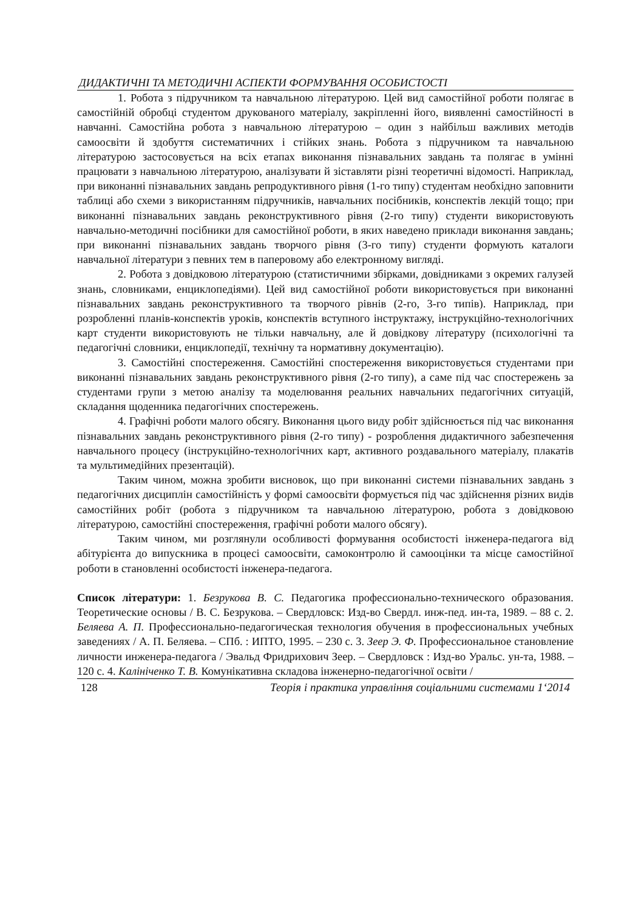ДИДАКТИЧНІ ТА МЕТОДИЧНІ АСПЕКТИ ФОРМУВАННЯ ОСОБИСТОСТІ
1. Робота з підручником та навчальною літературою. Цей вид самостійної роботи полягає в самостійній обробці студентом друкованого матеріалу, закріпленні його, виявленні самостійності в навчанні. Самостійна робота з навчальною літературою – один з найбільш важливих методів самоосвіти й здобуття систематичних і стійких знань. Робота з підручником та навчальною літературою застосовується на всіх етапах виконання пізнавальних завдань та полягає в умінні працювати з навчальною літературою, аналізувати й зіставляти різні теоретичні відомості. Наприклад, при виконанні пізнавальних завдань репродуктивного рівня (1-го типу) студентам необхідно заповнити таблиці або схеми з використанням підручників, навчальних посібників, конспектів лекцій тощо; при виконанні пізнавальних завдань реконструктивного рівня (2-го типу) студенти використовують навчально-методичні посібники для самостійної роботи, в яких наведено приклади виконання завдань; при виконанні пізнавальних завдань творчого рівня (3-го типу) студенти формують каталоги навчальної літератури з певних тем в паперовому або електронному вигляді.
2. Робота з довідковою літературою (статистичними збірками, довідниками з окремих галузей знань, словниками, енциклопедіями). Цей вид самостійної роботи використовується при виконанні пізнавальних завдань реконструктивного та творчого рівнів (2-го, 3-го типів). Наприклад, при розробленні планів-конспектів уроків, конспектів вступного інструктажу, інструкційно-технологічних карт студенти використовують не тільки навчальну, але й довідкову літературу (психологічні та педагогічні словники, енциклопедії, технічну та нормативну документацію).
3. Самостійні спостереження. Самостійні спостереження використовується студентами при виконанні пізнавальних завдань реконструктивного рівня (2-го типу), а саме під час спостережень за студентами групи з метою аналізу та моделювання реальних навчальних педагогічних ситуацій, складання щоденника педагогічних спостережень.
4. Графічні роботи малого обсягу. Виконання цього виду робіт здійснюється під час виконання пізнавальних завдань реконструктивного рівня (2-го типу) - розроблення дидактичного забезпечення навчального процесу (інструкційно-технологічних карт, активного роздавального матеріалу, плакатів та мультимедійних презентацій).
Таким чином, можна зробити висновок, що при виконанні системи пізнавальних завдань з педагогічних дисциплін самостійність у формі самоосвіти формується під час здійснення різних видів самостійних робіт (робота з підручником та навчальною літературою, робота з довідковою літературою, самостійні спостереження, графічні роботи малого обсягу).
Таким чином, ми розглянули особливості формування особистості інженера-педагога від абітурієнта до випускника в процесі самоосвіти, самоконтролю й самооцінки та місце самостійної роботи в становленні особистості інженера-педагога.
Список літератури: 1. Безрукова В. С. Педагогика профессионально-технического образования. Теоретические основы / В. С. Безрукова. – Свердловск: Изд-во Свердл. инж-пед. ин-та, 1989. – 88 с. 2. Беляева А. П. Профессионально-педагогическая технология обучения в профессиональных учебных заведениях / А. П. Беляева. – СПб. : ИПТО, 1995. – 230 с. 3. Зеер Э. Ф. Профессиональное становление личности инженера-педагога / Эвальд Фридрихович Зеер. – Свердловск : Изд-во Уральс. ун-та, 1988. – 120 с. 4. Калініченко Т. В. Комунікативна складова інженерно-педагогічної освіти /
128 Теорія і практика управління соціальними системами 1‘2014